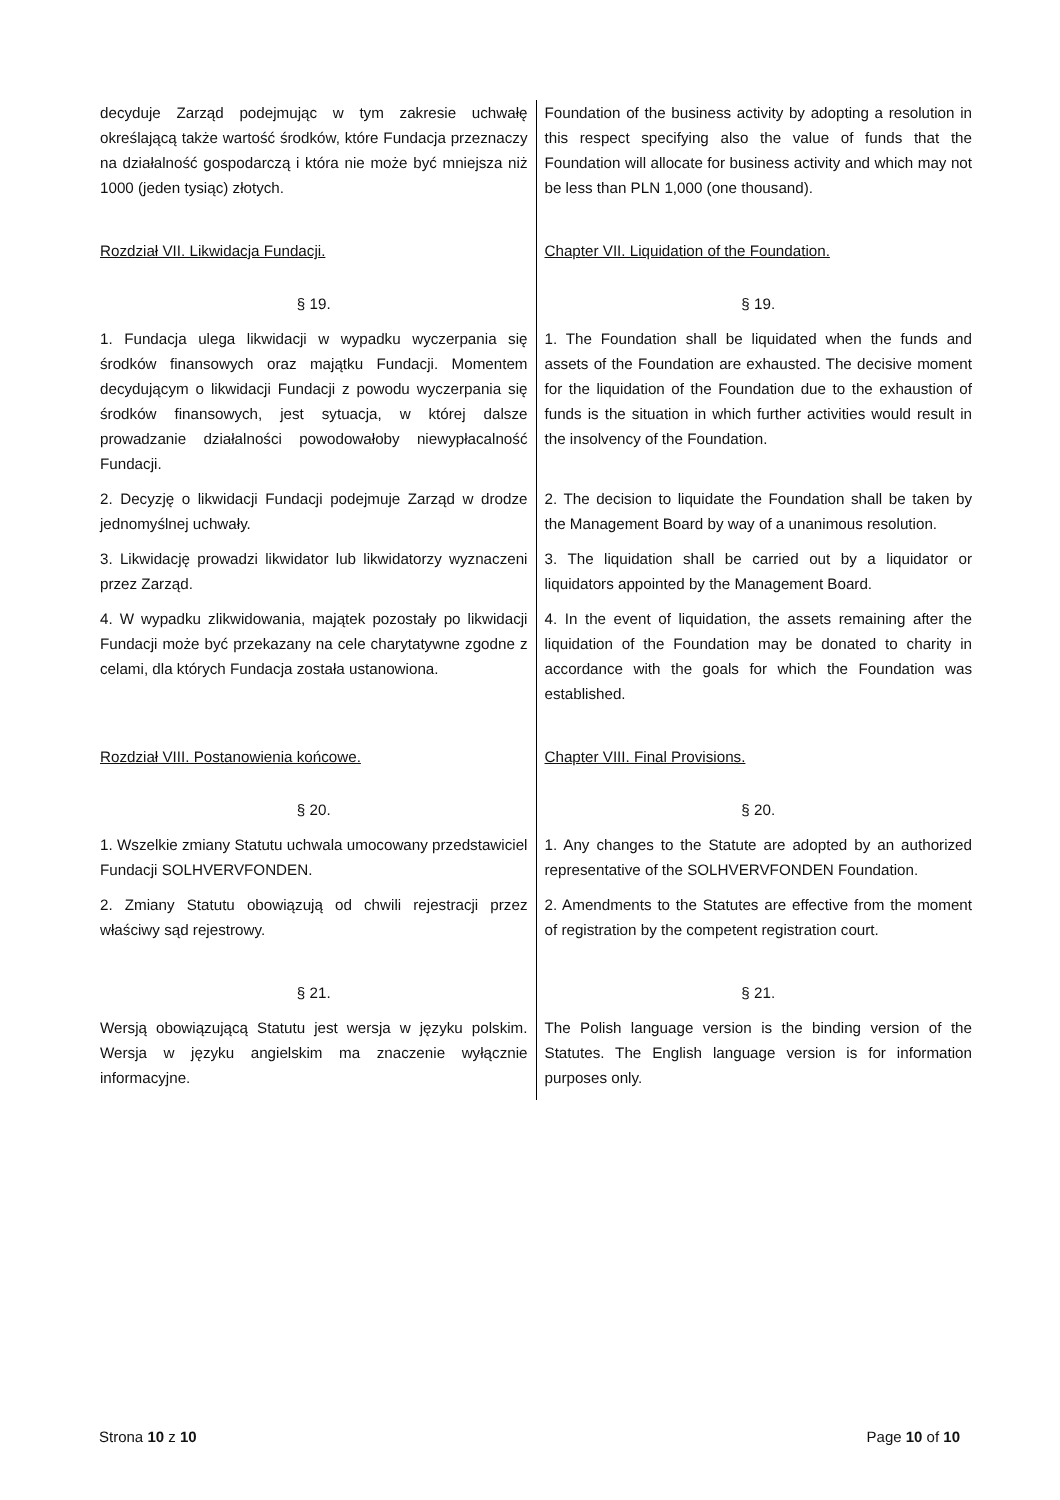| decyduje Zarząd podejmując w tym zakresie uchwałę określającą także wartość środków, które Fundacja przeznaczy na działalność gospodarczą i która nie może być mniejsza niż 1000 (jeden tysiąc) złotych. | Foundation of the business activity by adopting a resolution in this respect specifying also the value of funds that the Foundation will allocate for business activity and which may not be less than PLN 1,000 (one thousand). |
| Rozdział VII. Likwidacja Fundacji. | Chapter VII. Liquidation of the Foundation. |
| § 19. | § 19. |
| 1. Fundacja ulega likwidacji w wypadku wyczerpania się środków finansowych oraz majątku Fundacji. Momentem decydującym o likwidacji Fundacji z powodu wyczerpania się środków finansowych, jest sytuacja, w której dalsze prowadzanie działalności powodowałoby niewypłacalność Fundacji. | 1. The Foundation shall be liquidated when the funds and assets of the Foundation are exhausted. The decisive moment for the liquidation of the Foundation due to the exhaustion of funds is the situation in which further activities would result in the insolvency of the Foundation. |
| 2. Decyzję o likwidacji Fundacji podejmuje Zarząd w drodze jednomyślnej uchwały. | 2. The decision to liquidate the Foundation shall be taken by the Management Board by way of a unanimous resolution. |
| 3. Likwidację prowadzi likwidator lub likwidatorzy wyznaczeni przez Zarząd. | 3. The liquidation shall be carried out by a liquidator or liquidators appointed by the Management Board. |
| 4. W wypadku zlikwidowania, majątek pozostały po likwidacji Fundacji może być przekazany na cele charytatywne zgodne z celami, dla których Fundacja została ustanowiona. | 4. In the event of liquidation, the assets remaining after the liquidation of the Foundation may be donated to charity in accordance with the goals for which the Foundation was established. |
| Rozdział VIII. Postanowienia końcowe. | Chapter VIII. Final Provisions. |
| § 20. | § 20. |
| 1. Wszelkie zmiany Statutu uchwala umocowany przedstawiciel Fundacji SOLHVERVFONDEN. | 1. Any changes to the Statute are adopted by an authorized representative of the SOLHVERVFONDEN Foundation. |
| 2. Zmiany Statutu obowiązują od chwili rejestracji przez właściwy sąd rejestrowy. | 2. Amendments to the Statutes are effective from the moment of registration by the competent registration court. |
| § 21. | § 21. |
| Wersją obowiązującą Statutu jest wersja w języku polskim. Wersja w języku angielskim ma znaczenie wyłącznie informacyjne. | The Polish language version is the binding version of the Statutes. The English language version is for information purposes only. |
Strona 10 z 10 Page 10 of 10